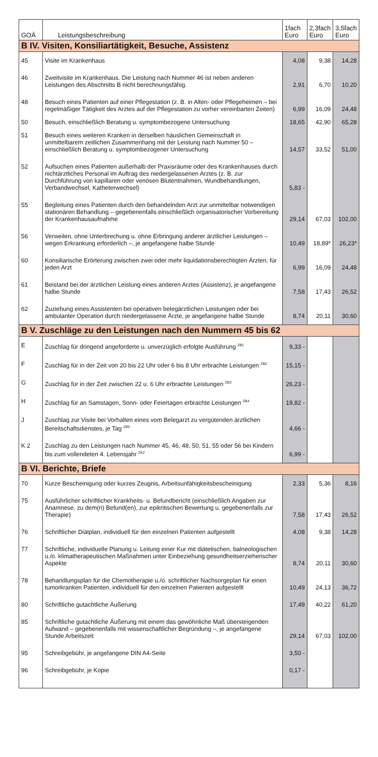| GOÄ | Leistungsbeschreibung | 1fach Euro | 2,3fach Euro | 3,5fach Euro |
| --- | --- | --- | --- | --- |
| B IV. Visiten, Konsiliartätigkeit, Besuche, Assistenz | | | | |
| 45 | Visite im Krankenhaus | 4,08 | 9,38 | 14,28 |
| 46 | Zweitvisite im Krankenhaus. Die Leistung nach Nummer 46 ist neben anderen Leistungen des Abschnitts B nicht berechnungsfähig. | 2,91 | 6,70 | 10,20 |
| 48 | Besuch eines Patienten auf einer Pflegestation (z. B. in Alten- oder Pflegeheimen – bei regelmäßiger Tätigkeit des Arztes auf der Pflegestation zu vorher vereinbarten Zeiten) | 6,99 | 16,09 | 24,48 |
| 50 | Besuch, einschließlich Beratung u. symptombezogene Untersuchung | 18,65 | 42,90 | 65,28 |
| 51 | Besuch eines weiteren Kranken in derselben häuslichen Gemeinschaft in unmittelbarem zeitlichen Zusammenhang mit der Leistung nach Nummer 50 – einschließlich Beratung u. symptombezogener Untersuchung | 14,57 | 33,52 | 51,00 |
| 52 | Aufsuchen eines Patienten außerhalb der Praxisräume oder des Krankenhauses durch nichtärztliches Personal im Auftrag des niedergelassenen Arztes (z. B. zur Durchführung von kapillaren oder venösen Blutentnahmen, Wundbehandlungen, Verbandwechsel, Katheterwechsel) | 5,83 - | | |
| 55 | Begleitung eines Patienten durch den behandelnden Arzt zur unmittelbar notwendigen stationären Behandlung – gegebenenfalls einschließlich organisatorischer Vorbereitung der Krankenhausaufnahme | 29,14 | 67,03 | 102,00 |
| 56 | Verweilen, ohne Unterbrechung u. ohne Erbringung anderer ärztlicher Leistungen – wegen Erkrankung erforderlich –, je angefangene halbe Stunde | 10,49 | 18,89* | 26,23* |
| 60 | Konsiliarische Erörterung zwischen zwei oder mehr liquidationsberechtigten Ärzten, für jeden Arzt | 6,99 | 16,09 | 24,48 |
| 61 | Beistand bei der ärztlichen Leistung eines anderen Arztes (Assistenz), je angefangene halbe Stunde | 7,58 | 17,43 | 26,52 |
| 62 | Zuziehung eines Assistenten bei operativen belegärztlichen Leistungen oder bei ambulanter Operation durch niedergelassene Ärzte, je angefangene halbe Stunde | 8,74 | 20,11 | 30,60 |
| B V. Zuschläge zu den Leistungen nach den Nummern 45 bis 62 | | | | |
| E | Zuschlag für dringend angeforderte u. unverzüglich erfolgte Ausführung <sup>ZB1</sup> | 9,33 - | | |
| F | Zuschlag für in der Zeit von 20 bis 22 Uhr oder 6 bis 8 Uhr erbrachte Leistungen <sup>ZB2</sup> | 15,15 - | | |
| G | Zuschlag für in der Zeit zwischen 22 u. 6 Uhr erbrachte Leistungen <sup>ZB3</sup> | 26,23 - | | |
| H | Zuschlag für an Samstagen, Sonn- oder Feiertagen erbrachte Leistungen <sup>ZB4</sup> | 19,82 - | | |
| J | Zuschlag zur Visite bei Vorhalten eines vom Belegarzt zu vergütenden ärztlichen Bereitschaftsdienstes, je Tag <sup>ZB5</sup> | 4,66 - | | |
| K 2 | Zuschlag zu den Leistungen nach Nummer 45, 46, 48, 50, 51, 55 oder 56 bei Kindern bis zum vollendeten 4. Lebensjahr <sup>ZK2</sup> | 6,99 - | | |
| B VI. Berichte, Briefe | | | | |
| 70 | Kurze Bescheinigung oder kurzes Zeugnis, Arbeitsunfähigkeitsbescheinigung | 2,33 | 5,36 | 8,16 |
| 75 | Ausführlicher schriftlicher Krankheits- u. Befundbericht (einschließlich Angaben zur Anamnese, zu dem(n) Befund(en), zur epikritischen Bewertung u. gegebenenfalls zur Therapie) | 7,58 | 17,43 | 26,52 |
| 76 | Schriftlicher Diätplan, individuell für den einzelnen Patienten aufgestellt | 4,08 | 9,38 | 14,28 |
| 77 | Schriftliche, individuelle Planung u. Leitung einer Kur mit diätetischen, balneologischen u./o. klimatherapeutischen Maßnahmen unter Einbeziehung gesundheitserzieherischer Aspekte | 8,74 | 20,11 | 30,60 |
| 78 | Behandlungsplan für die Chemotherapie u./o. schriftlicher Nachsorgeplan für einen tumorkranken Patienten, individuell für den einzelnen Patienten aufgestellt | 10,49 | 24,13 | 36,72 |
| 80 | Schriftliche gutachtliche Äußerung | 17,49 | 40,22 | 61,20 |
| 85 | Schriftliche gutachtliche Äußerung mit einem das gewöhnliche Maß übersteigenden Aufwand – gegebenenfalls mit wissenschaftlicher Begründung –, je angefangene Stunde Arbeitszeit | 29,14 | 67,03 | 102,00 |
| 95 | Schreibgebühr, je angefangene DIN A4-Seite | 3,50 - | | |
| 96 | Schreibgebühr, je Kopie | 0,17 - | | |